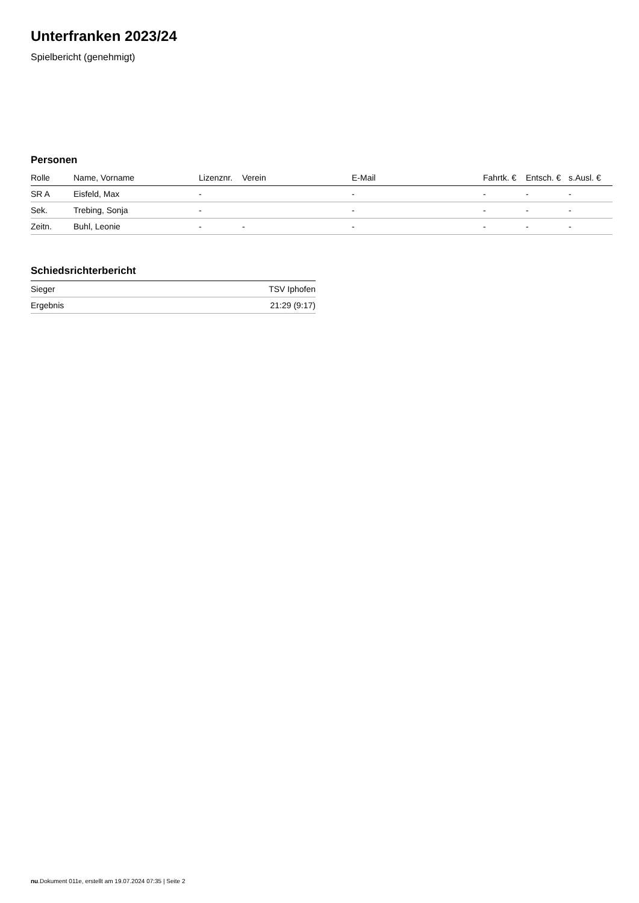Unterfranken 2023/24
Spielbericht (genehmigt)
Personen
| Rolle | Name, Vorname | Lizenznr. | Verein | E-Mail | Fahrtk. € | Entsch. € | s.Ausl. € |
| --- | --- | --- | --- | --- | --- | --- | --- |
| SR A | Eisfeld, Max | - | | - | - | - | - |
| Sek. | Trebing, Sonja | - | | - | - | - | - |
| Zeitn. | Buhl, Leonie | - | - | - | - | - | - |
Schiedsrichterbericht
| Sieger | TSV Iphofen |
| Ergebnis | 21:29 (9:17) |
nu.Dokument 011e, erstellt am 19.07.2024 07:35 | Seite 2